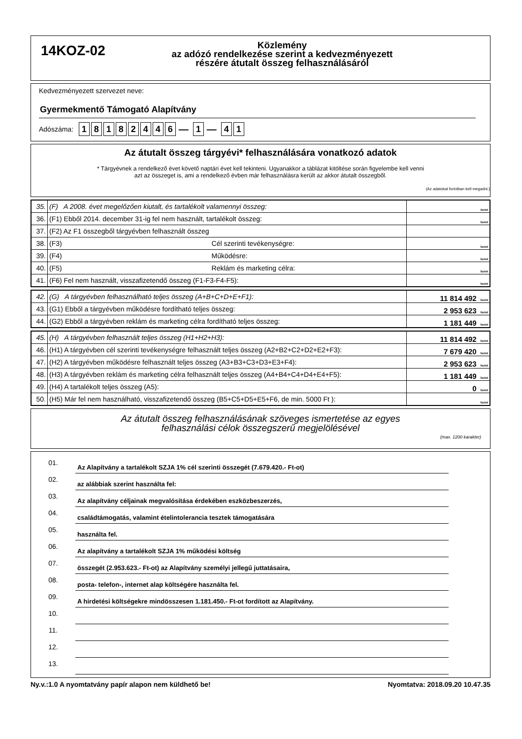14KOZ-02
Közlemény
az adózó rendelkezése szerint a kedvezményezett
részére átutalt összeg felhasználásáról
Kedvezményezett szervezet neve:
Gyermekmentő Támogató Alapítvány
Adószáma: 18182446 — 1 — 4 1
Az átutalt összeg tárgyévi* felhasználására vonatkozó adatok
* Tárgyévnek a rendelkező évet követő naptári évet kell tekinteni. Ugyanakkor a táblázat kitöltése során figyelembe kell venni
azt az összeget is, ami a rendelkező évben már felhasználásra került az akkor átutalt összegből.
(Az adatokat forintban kell megadni.)
| 35. | (F) A 2008. évet megelőzően kiutalt, és tartalékolt valamennyi összeg: | forint |
| 36. | (F1) Ebből 2014. december 31-ig fel nem használt, tartalékolt összeg: | forint |
| 37. | (F2) Az F1 összegből tárgyévben felhasznált összeg | |
| 38. | (F3) Cél szerinti tevékenységre: | forint |
| 39. | (F4) Működésre: | forint |
| 40. | (F5) Reklám és marketing célra: | forint |
| 41. | (F6) Fel nem használt, visszafizetendő összeg (F1-F3-F4-F5): | forint |
| 42. | (G) A tárgyévben felhasználható teljes összeg (A+B+C+D+E+F1): | 11 814 492 forint |
| 43. | (G1) Ebből a tárgyévben működésre fordítható teljes összeg: | 2 953 623 forint |
| 44. | (G2) Ebből a tárgyévben reklám és marketing célra fordítható teljes összeg: | 1 181 449 forint |
| 45. | (H) A tárgyévben felhasznált teljes összeg (H1+H2+H3): | 11 814 492 forint |
| 46. | (H1) A tárgyévben cél szerinti tevékenységre felhasznált teljes összeg (A2+B2+C2+D2+E2+F3): | 7 679 420 forint |
| 47. | (H2) A tárgyévben működésre felhasznált teljes összeg (A3+B3+C3+D3+E3+F4): | 2 953 623 forint |
| 48. | (H3) A tárgyévben reklám és marketing célra felhasznált teljes összeg (A4+B4+C4+D4+E4+F5): | 1 181 449 forint |
| 49. | (H4) A tartalékolt teljes összeg (A5): | 0 forint |
| 50. | (H5) Már fel nem használható, visszafizetendő összeg (B5+C5+D5+E5+F6, de min. 5000 Ft ): | forint |
Az átutalt összeg felhasználásának szöveges ismertetése az egyes
felhasználási célok összegszerű megjelölésével
(max. 1200 karakter)
01.
Az Alapítvány a tartalékolt SZJA 1% cél szerinti összegét (7.679.420.- Ft-ot)
02.
az alábbiak szerint használta fel:
03.
Az alapítvány céljainak megvalósítása érdekében eszközbeszerzés,
04.
családtámogatás, valamint ételintolerancia tesztek támogatására
05.
használta fel.
06.
Az alapítvány a tartalékolt SZJA 1% működési költség
07.
összegét (2.953.623.- Ft-ot) az Alapítvány személyi jellegű juttatásaira,
08.
posta- telefon-, internet alap költségére használta fel.
09.
A hirdetési költségekre mindösszesen 1.181.450.- Ft-ot fordított az Alapítvány.
10.
11.
12.
13.
Ny.v.:1.0 A nyomtatvány papír alapon nem küldhető be! Nyomtatva: 2018.09.20 10.47.35